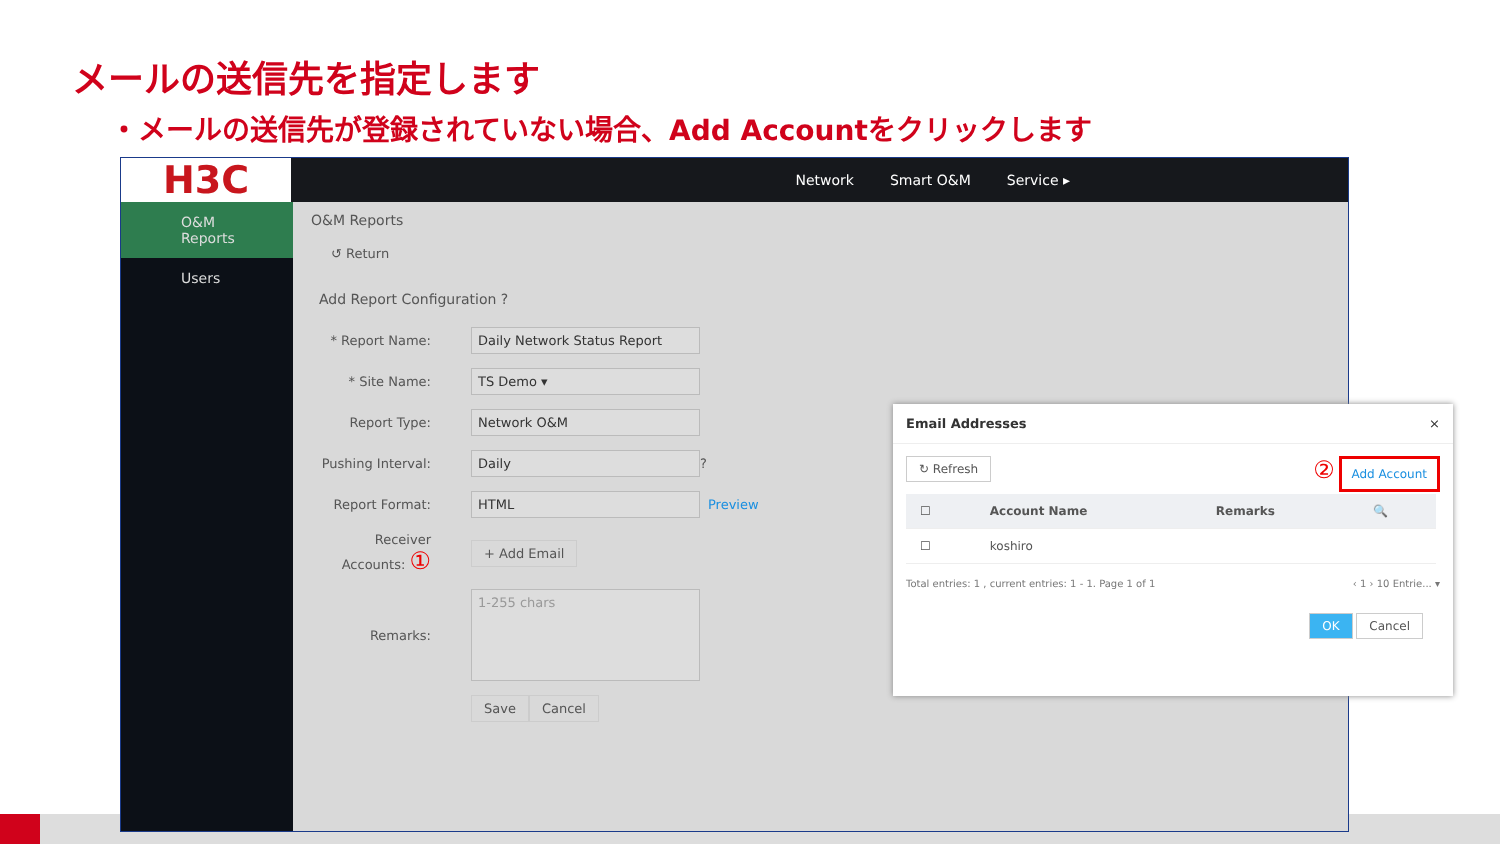メールの送信先を指定します
・メールの送信先が登録されていない場合、Add Accountをクリックします
Network Smart O&M Service ▸
H3C
O&M Reports
Users
O&M Reports
↺ Return
Add Report Configuration ?
* Report Name:
Daily Network Status Report
* Site Name:
TS Demo ▾
Report Type:
Network O&M
Pushing Interval:
Daily
?
Report Format:
HTML
Preview
Receiver Accounts: ①
+ Add Email
Remarks:
1-255 chars
Save Cancel
Email Addresses ×
↻ Refresh ② Add Account
| ☐ | Account Name | Remarks | 🔍 |
| --- | --- | --- | --- |
| ☐ | koshiro | | |
Total entries: 1 , current entries: 1 - 1. Page 1 of 1 ‹ 1 › 10 Entrie... ▾
OK Cancel